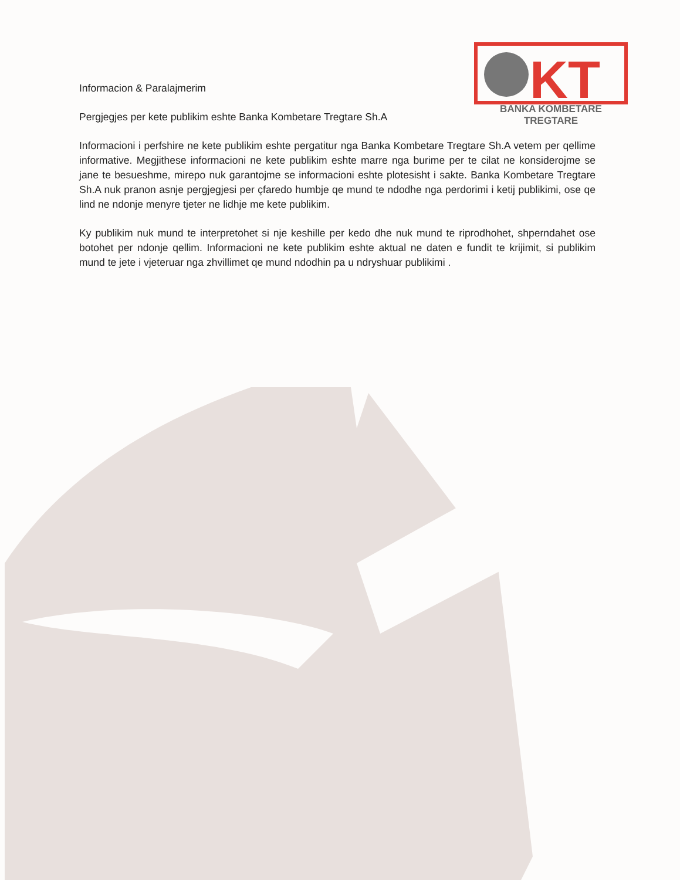KT
BANKA KOMBETARE TREGTARE
Informacion & Paralajmerim
Pergjegjes per kete publikim eshte Banka Kombetare Tregtare Sh.A
Informacioni i perfshire ne kete publikim eshte pergatitur nga Banka Kombetare Tregtare Sh.A vetem per qellime informative. Megjithese informacioni ne kete publikim eshte marre nga burime per te cilat ne konsiderojme se jane te besueshme, mirepo nuk garantojme se informacioni eshte plotesisht i sakte. Banka Kombetare Tregtare Sh.A nuk pranon asnje pergjegjesi per çfaredo humbje qe mund te ndodhe nga perdorimi i ketij publikimi, ose qe lind ne ndonje menyre tjeter ne lidhje me kete publikim.
Ky publikim nuk mund te interpretohet si nje keshille per kedo dhe nuk mund te riprodhohet, shperndahet ose botohet per ndonje qellim. Informacioni ne kete publikim eshte aktual ne daten e fundit te krijimit, si publikim mund te jete i vjeteruar nga zhvillimet qe mund ndodhin pa u ndryshuar publikimi .